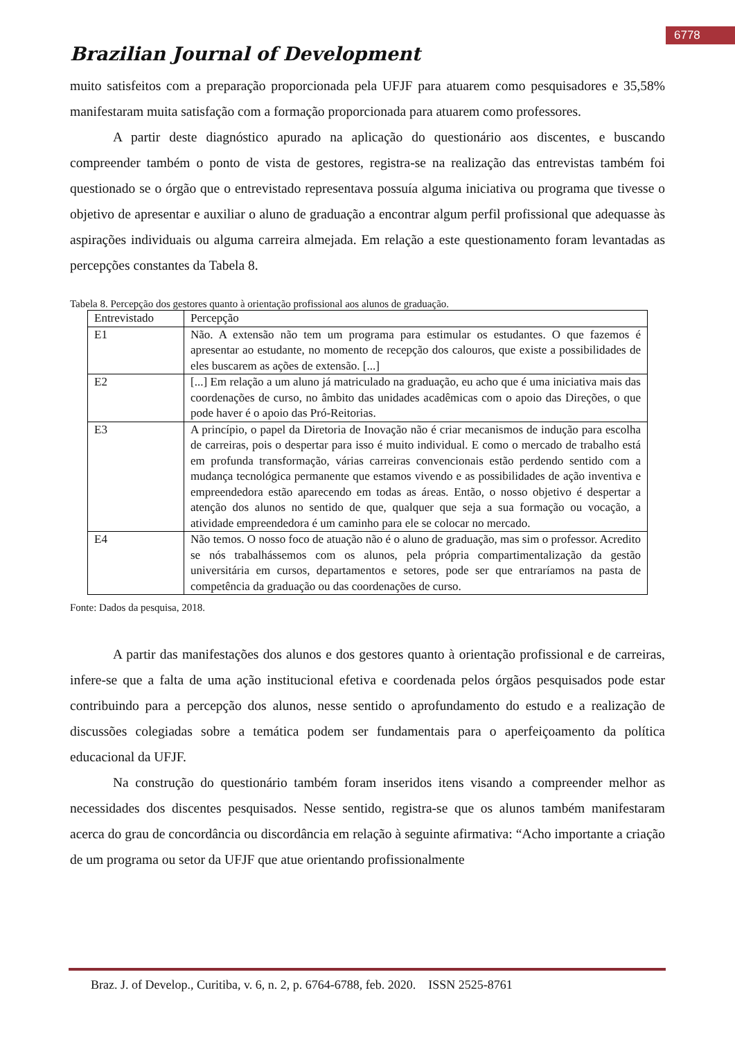6778
Brazilian Journal of Development
muito satisfeitos com a preparação proporcionada pela UFJF para atuarem como pesquisadores e 35,58% manifestaram muita satisfação com a formação proporcionada para atuarem como professores.
A partir deste diagnóstico apurado na aplicação do questionário aos discentes, e buscando compreender também o ponto de vista de gestores, registra-se na realização das entrevistas também foi questionado se o órgão que o entrevistado representava possuía alguma iniciativa ou programa que tivesse o objetivo de apresentar e auxiliar o aluno de graduação a encontrar algum perfil profissional que adequasse às aspirações individuais ou alguma carreira almejada. Em relação a este questionamento foram levantadas as percepções constantes da Tabela 8.
Tabela 8. Percepção dos gestores quanto à orientação profissional aos alunos de graduação.
| Entrevistado | Percepção |
| E1 | Não. A extensão não tem um programa para estimular os estudantes. O que fazemos é apresentar ao estudante, no momento de recepção dos calouros, que existe a possibilidades de eles buscarem as ações de extensão. [...] |
| E2 | [...] Em relação a um aluno já matriculado na graduação, eu acho que é uma iniciativa mais das coordenações de curso, no âmbito das unidades acadêmicas com o apoio das Direções, o que pode haver é o apoio das Pró-Reitorias. |
| E3 | A princípio, o papel da Diretoria de Inovação não é criar mecanismos de indução para escolha de carreiras, pois o despertar para isso é muito individual. E como o mercado de trabalho está em profunda transformação, várias carreiras convencionais estão perdendo sentido com a mudança tecnológica permanente que estamos vivendo e as possibilidades de ação inventiva e empreendedora estão aparecendo em todas as áreas. Então, o nosso objetivo é despertar a atenção dos alunos no sentido de que, qualquer que seja a sua formação ou vocação, a atividade empreendedora é um caminho para ele se colocar no mercado. |
| E4 | Não temos. O nosso foco de atuação não é o aluno de graduação, mas sim o professor. Acredito se nós trabalhássemos com os alunos, pela própria compartimentalização da gestão universitária em cursos, departamentos e setores, pode ser que entraríamos na pasta de competência da graduação ou das coordenações de curso. |
Fonte: Dados da pesquisa, 2018.
A partir das manifestações dos alunos e dos gestores quanto à orientação profissional e de carreiras, infere-se que a falta de uma ação institucional efetiva e coordenada pelos órgãos pesquisados pode estar contribuindo para a percepção dos alunos, nesse sentido o aprofundamento do estudo e a realização de discussões colegiadas sobre a temática podem ser fundamentais para o aperfeiçoamento da política educacional da UFJF.
Na construção do questionário também foram inseridos itens visando a compreender melhor as necessidades dos discentes pesquisados. Nesse sentido, registra-se que os alunos também manifestaram acerca do grau de concordância ou discordância em relação à seguinte afirmativa: “Acho importante a criação de um programa ou setor da UFJF que atue orientando profissionalmente
Braz. J. of Develop., Curitiba, v. 6, n. 2, p. 6764-6788, feb. 2020. ISSN 2525-8761